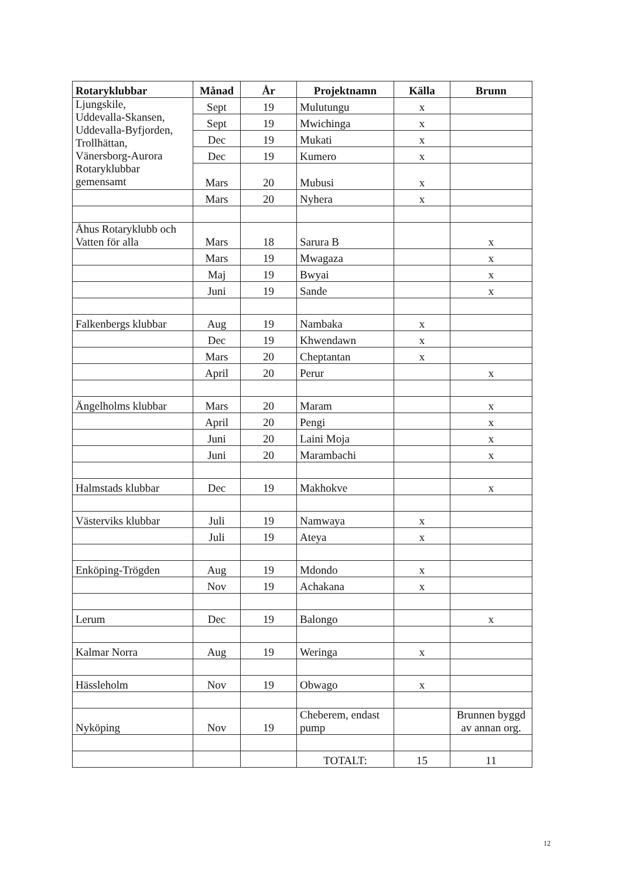| Rotaryklubbar | Månad | År | Projektnamn | Källa | Brunn |
| --- | --- | --- | --- | --- | --- |
| Ljungskile, Uddevalla-Skansen, Uddevalla-Byfjorden, Trollhättan, Vänersborg-Aurora Rotaryklubbar gemensamt | Sept | 19 | Mulutungu | x | |
| | Sept | 19 | Mwichinga | x | |
| | Dec | 19 | Mukati | x | |
| | Dec | 19 | Kumero | x | |
| | Mars | 20 | Mubusi | x | |
| | Mars | 20 | Nyhera | x | |
| Åhus Rotaryklubb och Vatten för alla | Mars | 18 | Sarura B | | x |
| | Mars | 19 | Mwagaza | | x |
| | Maj | 19 | Bwyai | | x |
| | Juni | 19 | Sande | | x |
| Falkenbergs klubbar | Aug | 19 | Nambaka | x | |
| | Dec | 19 | Khwendawn | x | |
| | Mars | 20 | Cheptantan | x | |
| | April | 20 | Perur | | x |
| Ängelholms klubbar | Mars | 20 | Maram | | x |
| | April | 20 | Pengi | | x |
| | Juni | 20 | Laini Moja | | x |
| | Juni | 20 | Marambachi | | x |
| Halmstads klubbar | Dec | 19 | Makhokve | | x |
| Västerviks klubbar | Juli | 19 | Namwaya | x | |
| | Juli | 19 | Ateya | x | |
| Enköping-Trögden | Aug | 19 | Mdondo | x | |
| | Nov | 19 | Achakana | x | |
| Lerum | Dec | 19 | Balongo | | x |
| Kalmar Norra | Aug | 19 | Weringa | x | |
| Hässleholm | Nov | 19 | Obwago | x | |
| Nyköping | Nov | 19 | Cheberem, endast pump | | Brunnen byggd av annan org. |
| | | | TOTALT: | 15 | 11 |
12